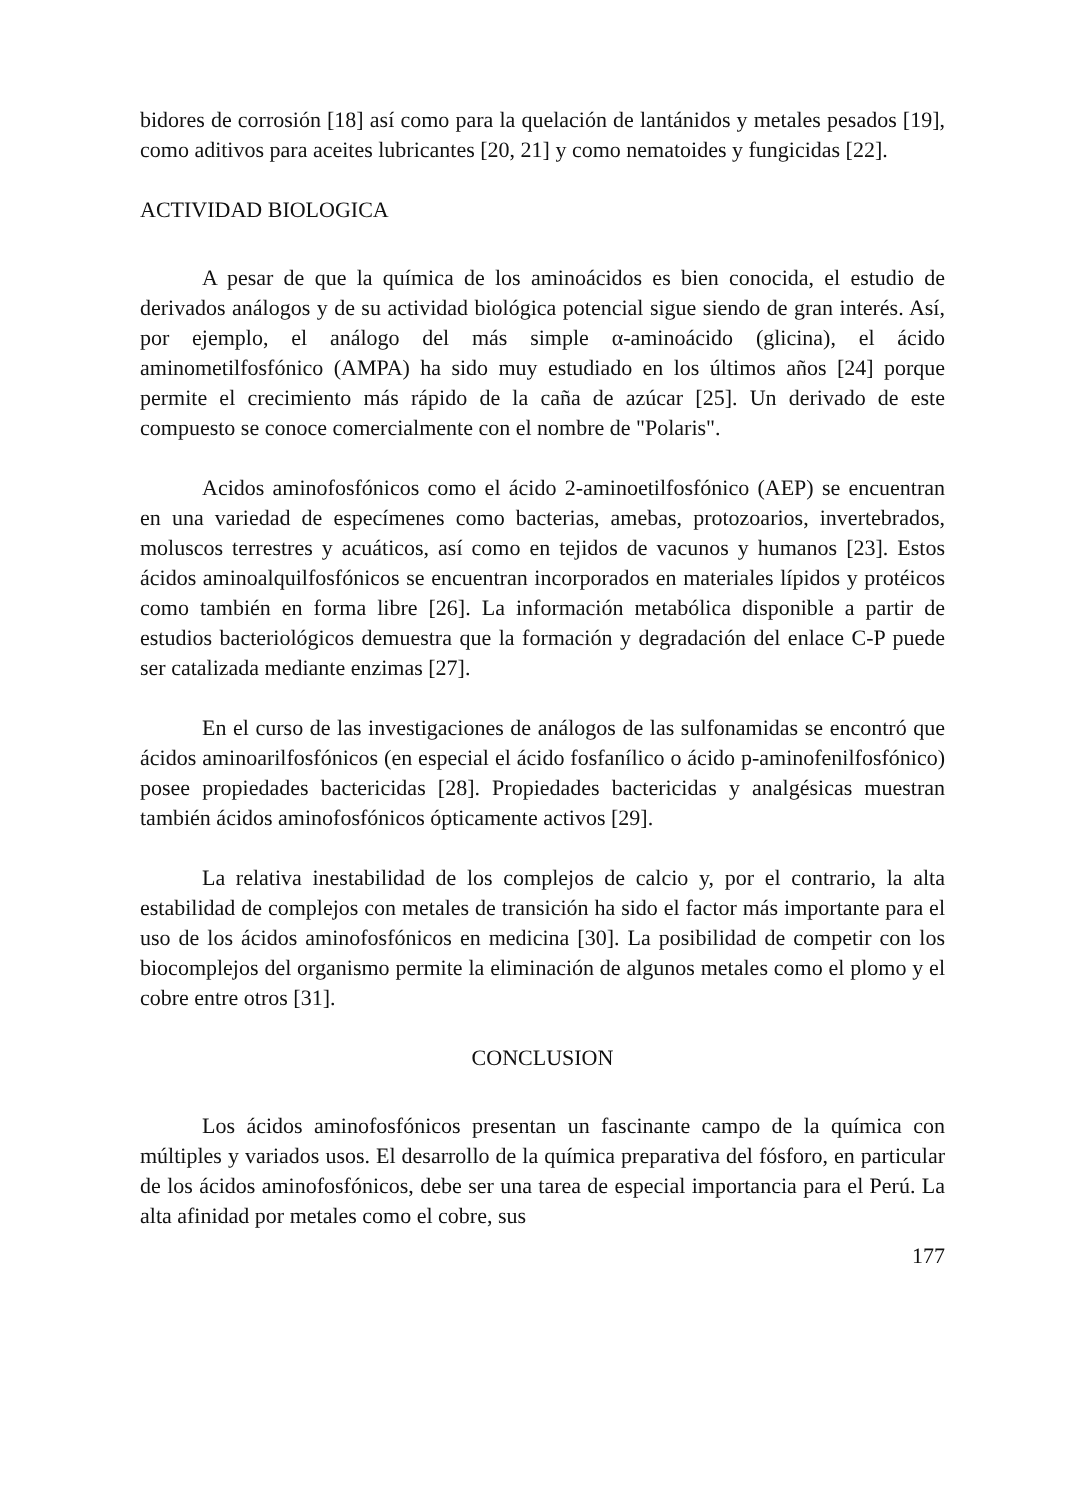bidores de corrosión [18] así como para la quelación de lantánidos y metales pesados [19], como aditivos para aceites lubricantes [20, 21] y como nematoides y fungicidas [22].
ACTIVIDAD BIOLOGICA
A pesar de que la química de los aminoácidos es bien conocida, el estudio de derivados análogos y de su actividad biológica potencial sigue siendo de gran interés. Así, por ejemplo, el análogo del más simple α-aminoácido (glicina), el ácido aminometilfosfónico (AMPA) ha sido muy estudiado en los últimos años [24] porque permite el crecimiento más rápido de la caña de azúcar [25]. Un derivado de este compuesto se conoce comercialmente con el nombre de "Polaris".
Acidos aminofosfónicos como el ácido 2-aminoetilfosfónico (AEP) se encuentran en una variedad de especímenes como bacterias, amebas, protozoarios, invertebrados, moluscos terrestres y acuáticos, así como en tejidos de vacunos y humanos [23]. Estos ácidos aminoalquilfosfónicos se encuentran incorporados en materiales lípidos y protéicos como también en forma libre [26]. La información metabólica disponible a partir de estudios bacteriológicos demuestra que la formación y degradación del enlace C-P puede ser catalizada mediante enzimas [27].
En el curso de las investigaciones de análogos de las sulfonamidas se encontró que ácidos aminoarilfosfónicos (en especial el ácido fosfanílico o ácido p-aminofenilfosfónico) posee propiedades bactericidas [28]. Propiedades bactericidas y analgésicas muestran también ácidos aminofosfónicos ópticamente activos [29].
La relativa inestabilidad de los complejos de calcio y, por el contrario, la alta estabilidad de complejos con metales de transición ha sido el factor más importante para el uso de los ácidos aminofosfónicos en medicina [30]. La posibilidad de competir con los biocomplejos del organismo permite la eliminación de algunos metales como el plomo y el cobre entre otros [31].
CONCLUSION
Los ácidos aminofosfónicos presentan un fascinante campo de la química con múltiples y variados usos. El desarrollo de la química preparativa del fósforo, en particular de los ácidos aminofosfónicos, debe ser una tarea de especial importancia para el Perú. La alta afinidad por metales como el cobre, sus
177